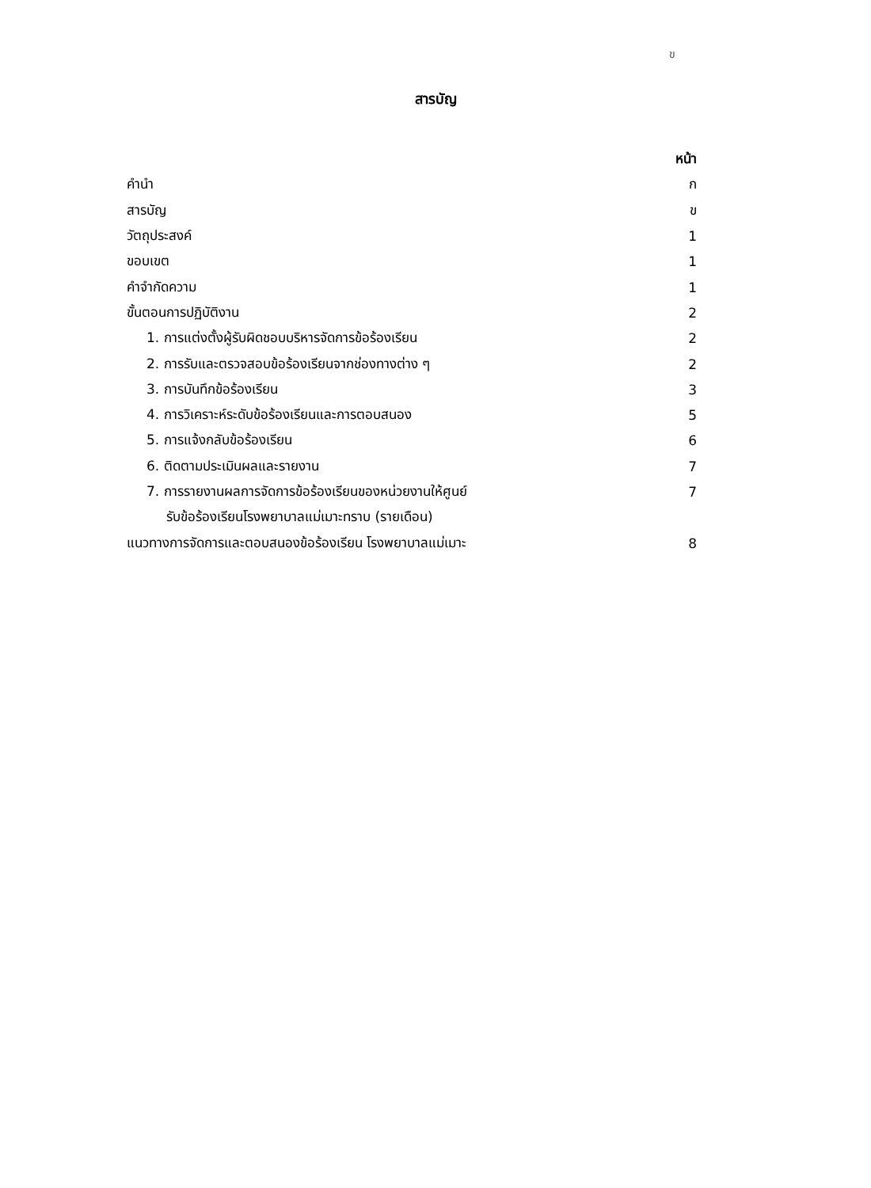ข
สารบัญ
หน้า
คำนำ ก
สารบัญ ข
วัตถุประสงค์ 1
ขอบเขต 1
คำจำกัดความ 1
ขั้นตอนการปฏิบัติงาน 2
1. การแต่งตั้งผู้รับผิดชอบบริหารจัดการข้อร้องเรียน 2
2. การรับและตรวจสอบข้อร้องเรียนจากช่องทางต่าง ๆ 2
3. การบันทึกข้อร้องเรียน 3
4. การวิเคราะห์ระดับข้อร้องเรียนและการตอบสนอง 5
5. การแจ้งกลับข้อร้องเรียน 6
6. ติดตามประเมินผลและรายงาน 7
7. การรายงานผลการจัดการข้อร้องเรียนของหน่วยงานให้ศูนย์ 7
รับข้อร้องเรียนโรงพยาบาลแม่เมาะทราบ (รายเดือน)
แนวทางการจัดการและตอบสนองข้อร้องเรียน โรงพยาบาลแม่เมาะ 8